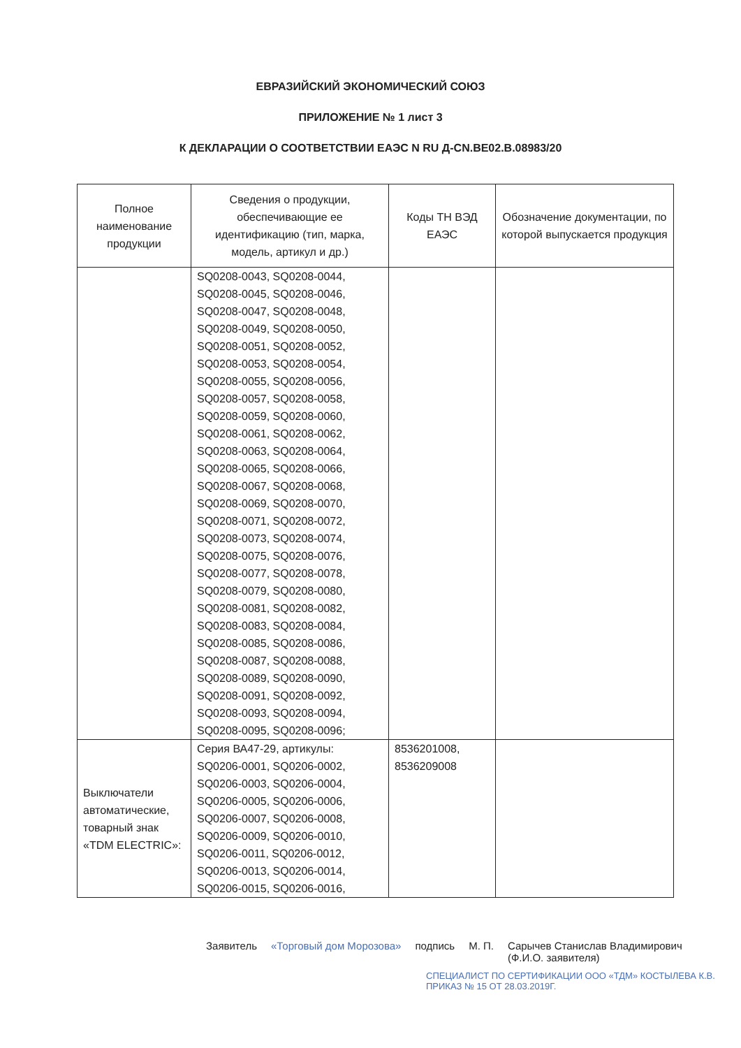ЕВРАЗИЙСКИЙ ЭКОНОМИЧЕСКИЙ СОЮЗ
ПРИЛОЖЕНИЕ № 1 лист 3
К ДЕКЛАРАЦИИ О СООТВЕТСТВИИ ЕАЭС N RU Д-CN.BE02.B.08983/20
| Полное наименование продукции | Сведения о продукции, обеспечивающие ее идентификацию (тип, марка, модель, артикул и др.) | Коды ТН ВЭД ЕАЭС | Обозначение документации, по которой выпускается продукция |
| --- | --- | --- | --- |
| | SQ0208-0043, SQ0208-0044, SQ0208-0045, SQ0208-0046, SQ0208-0047, SQ0208-0048, SQ0208-0049, SQ0208-0050, SQ0208-0051, SQ0208-0052, SQ0208-0053, SQ0208-0054, SQ0208-0055, SQ0208-0056, SQ0208-0057, SQ0208-0058, SQ0208-0059, SQ0208-0060, SQ0208-0061, SQ0208-0062, SQ0208-0063, SQ0208-0064, SQ0208-0065, SQ0208-0066, SQ0208-0067, SQ0208-0068, SQ0208-0069, SQ0208-0070, SQ0208-0071, SQ0208-0072, SQ0208-0073, SQ0208-0074, SQ0208-0075, SQ0208-0076, SQ0208-0077, SQ0208-0078, SQ0208-0079, SQ0208-0080, SQ0208-0081, SQ0208-0082, SQ0208-0083, SQ0208-0084, SQ0208-0085, SQ0208-0086, SQ0208-0087, SQ0208-0088, SQ0208-0089, SQ0208-0090, SQ0208-0091, SQ0208-0092, SQ0208-0093, SQ0208-0094, SQ0208-0095, SQ0208-0096; | | |
| Выключатели автоматические, товарный знак «TDM ELECTRIC»: | Серия ВА47-29, артикулы: SQ0206-0001, SQ0206-0002, SQ0206-0003, SQ0206-0004, SQ0206-0005, SQ0206-0006, SQ0206-0007, SQ0206-0008, SQ0206-0009, SQ0206-0010, SQ0206-0011, SQ0206-0012, SQ0206-0013, SQ0206-0014, SQ0206-0015, SQ0206-0016, | 8536201008, 8536209008 | |
Заявитель «Торговый дом Морозова» подпись М. П. Сарычев Станислав Владимирович
(Ф.И.О. заявителя)
СПЕЦИАЛИСТ ПО СЕРТИФИКАЦИИ ООО «ТДМ» КОСТЫЛЕВА К.В. ПРИКАЗ № 15 ОТ 28.03.2019Г.